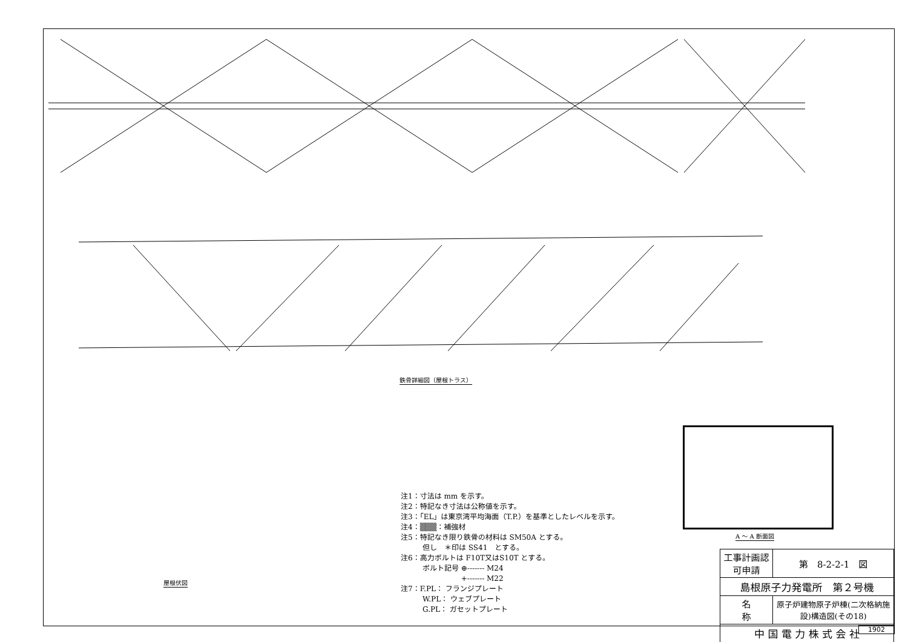鉄骨詳細図（屋根トラス）
屋根伏図
A ～ A 断面図
注1：寸法は mm を示す。
注2：特記なき寸法は公称値を示す。
注3：「EL」は東京湾平均海面（T.P.）を基準としたレベルを示す。
注4：▒▒▒：補強材
注5：特記なき限り鉄骨の材料は SM50A とする。
　　　但し　＊印は SS41　とする。
注6：高力ボルトは F10T又はS10T とする。
　　　ボルト記号 ⊕------- M24
　　　　　　　　 +------- M22
注7：F.PL： フランジプレート
　　　W.PL： ウェブプレート
　　　G.PL： ガセットプレート
| 工事計画認可申請 | | 第 8-2-2-1 図 |
| 島根原子力発電所 第２号機 | | |
| 名 称 | 原子炉建物原子炉棟(二次格納施設)構造図(その18) | |
| 中 国 電 力 株 式 会 社 | | |
1902